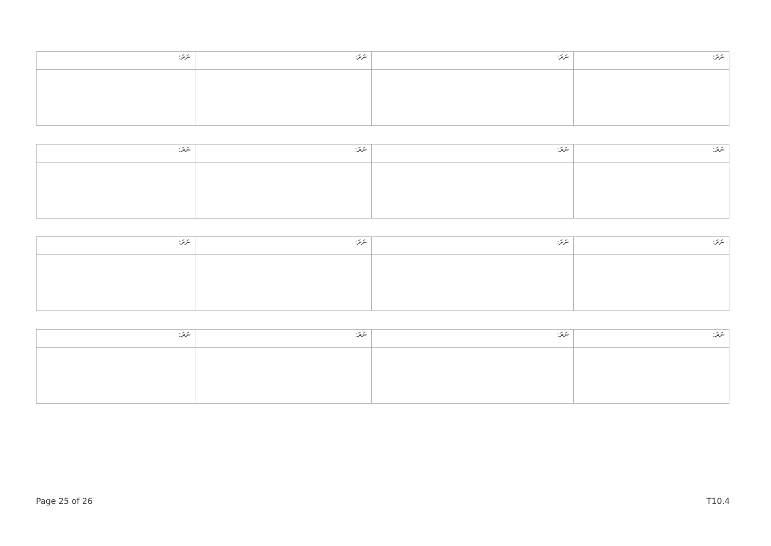| ނަރަ: | ނަރަ: | ނަރަ: | ނަރަ: |
| ނަރަ: | ނަރަ: | ނަރަ: | ނަރަ: |
| ނަރަ: | ނަރަ: | ނަރަ: | ނަރަ: |
| ނަރަ: | ނަރަ: | ނަރަ: | ނަރަ: |
Page 25 of 26 T10.4